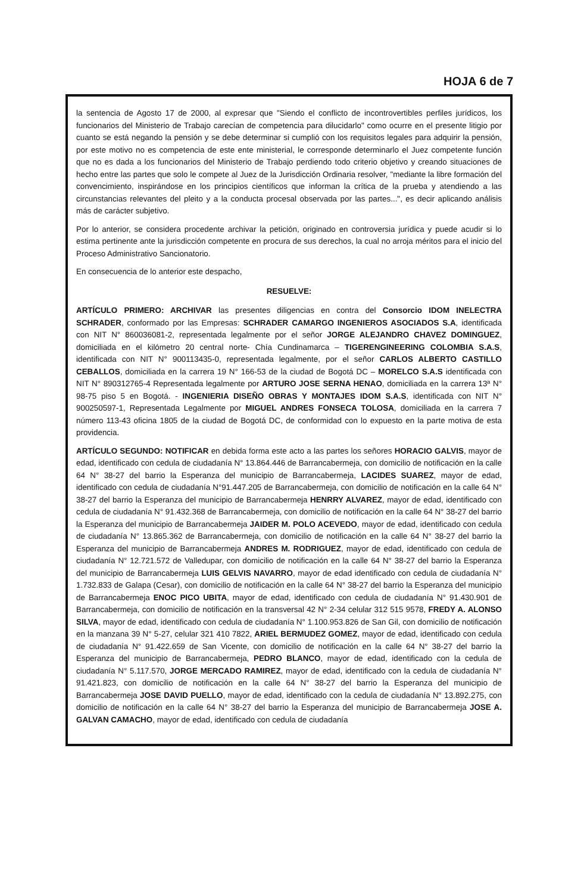HOJA 6 de 7
la sentencia de Agosto 17 de 2000, al expresar que "Siendo el conflicto de incontrovertibles perfiles jurídicos, los funcionarios del Ministerio de Trabajo carecían de competencia para dilucidarlo" como ocurre en el presente litigio por cuanto se está negando la pensión y se debe determinar si cumplió con los requisitos legales para adquirir la pensión, por este motivo no es competencia de este ente ministerial, le corresponde determinarlo el Juez competente función que no es dada a los funcionarios del Ministerio de Trabajo perdiendo todo criterio objetivo y creando situaciones de hecho entre las partes que solo le compete al Juez de la Jurisdicción Ordinaria resolver, "mediante la libre formación del convencimiento, inspirándose en los principios científicos que informan la crítica de la prueba y atendiendo a las circunstancias relevantes del pleito y a la conducta procesal observada por las partes...", es decir aplicando análisis más de carácter subjetivo.
Por lo anterior, se considera procedente archivar la petición, originado en controversia jurídica y puede acudir si lo estima pertinente ante la jurisdicción competente en procura de sus derechos, la cual no arroja méritos para el inicio del Proceso Administrativo Sancionatorio.
En consecuencia de lo anterior este despacho,
RESUELVE:
ARTÍCULO PRIMERO: ARCHIVAR las presentes diligencias en contra del Consorcio IDOM INELECTRA SCHRADER, conformado por las Empresas: SCHRADER CAMARGO INGENIEROS ASOCIADOS S.A, identificada con NIT N° 860036081-2, representada legalmente por el señor JORGE ALEJANDRO CHAVEZ DOMINGUEZ, domiciliada en el kilómetro 20 central norte- Chía Cundinamarca – TIGERENGINEERING COLOMBIA S.A.S, identificada con NIT N° 900113435-0, representada legalmente, por el señor CARLOS ALBERTO CASTILLO CEBALLOS, domiciliada en la carrera 19 N° 166-53 de la ciudad de Bogotá DC – MORELCO S.A.S identificada con NIT N° 890312765-4 Representada legalmente por ARTURO JOSE SERNA HENAO, domiciliada en la carrera 13ª N° 98-75 piso 5 en Bogotá. - INGENIERIA DISEÑO OBRAS Y MONTAJES IDOM S.A.S, identificada con NIT N° 900250597-1, Representada Legalmente por MIGUEL ANDRES FONSECA TOLOSA, domiciliada en la carrera 7 número 113-43 oficina 1805 de la ciudad de Bogotá DC, de conformidad con lo expuesto en la parte motiva de esta providencia.
ARTÍCULO SEGUNDO: NOTIFICAR en debida forma este acto a las partes los señores HORACIO GALVIS, mayor de edad, identificado con cedula de ciudadanía N° 13.864.446 de Barrancabermeja, con domicilio de notificación en la calle 64 N° 38-27 del barrio la Esperanza del municipio de Barrancabermeja, LACIDES SUAREZ, mayor de edad, identificado con cedula de ciudadanía N°91.447.205 de Barrancabermeja, con domicilio de notificación en la calle 64 N° 38-27 del barrio la Esperanza del municipio de Barrancabermeja HENRRY ALVAREZ, mayor de edad, identificado con cedula de ciudadanía N° 91.432.368 de Barrancabermeja, con domicilio de notificación en la calle 64 N° 38-27 del barrio la Esperanza del municipio de Barrancabermeja JAIDER M. POLO ACEVEDO, mayor de edad, identificado con cedula de ciudadanía N° 13.865.362 de Barrancabermeja, con domicilio de notificación en la calle 64 N° 38-27 del barrio la Esperanza del municipio de Barrancabermeja ANDRES M. RODRIGUEZ, mayor de edad, identificado con cedula de ciudadanía N° 12.721.572 de Valledupar, con domicilio de notificación en la calle 64 N° 38-27 del barrio la Esperanza del municipio de Barrancabermeja LUIS GELVIS NAVARRO, mayor de edad identificado con cedula de ciudadanía N° 1.732.833 de Galapa (Cesar), con domicilio de notificación en la calle 64 N° 38-27 del barrio la Esperanza del municipio de Barrancabermeja ENOC PICO UBITA, mayor de edad, identificado con cedula de ciudadanía N° 91.430.901 de Barrancabermeja, con domicilio de notificación en la transversal 42 N° 2-34 celular 312 515 9578, FREDY A. ALONSO SILVA, mayor de edad, identificado con cedula de ciudadanía N° 1.100.953.826 de San Gil, con domicilio de notificación en la manzana 39 N° 5-27, celular 321 410 7822, ARIEL BERMUDEZ GOMEZ, mayor de edad, identificado con cedula de ciudadanía N° 91.422.659 de San Vicente, con domicilio de notificación en la calle 64 N° 38-27 del barrio la Esperanza del municipio de Barrancabermeja, PEDRO BLANCO, mayor de edad, identificado con la cedula de ciudadanía N° 5.117.570, JORGE MERCADO RAMIREZ, mayor de edad, identificado con la cedula de ciudadanía N° 91.421.823, con domicilio de notificación en la calle 64 N° 38-27 del barrio la Esperanza del municipio de Barrancabermeja JOSE DAVID PUELLO, mayor de edad, identificado con la cedula de ciudadanía N° 13.892.275, con domicilio de notificación en la calle 64 N° 38-27 del barrio la Esperanza del municipio de Barrancabermeja JOSE A. GALVAN CAMACHO, mayor de edad, identificado con cedula de ciudadanía